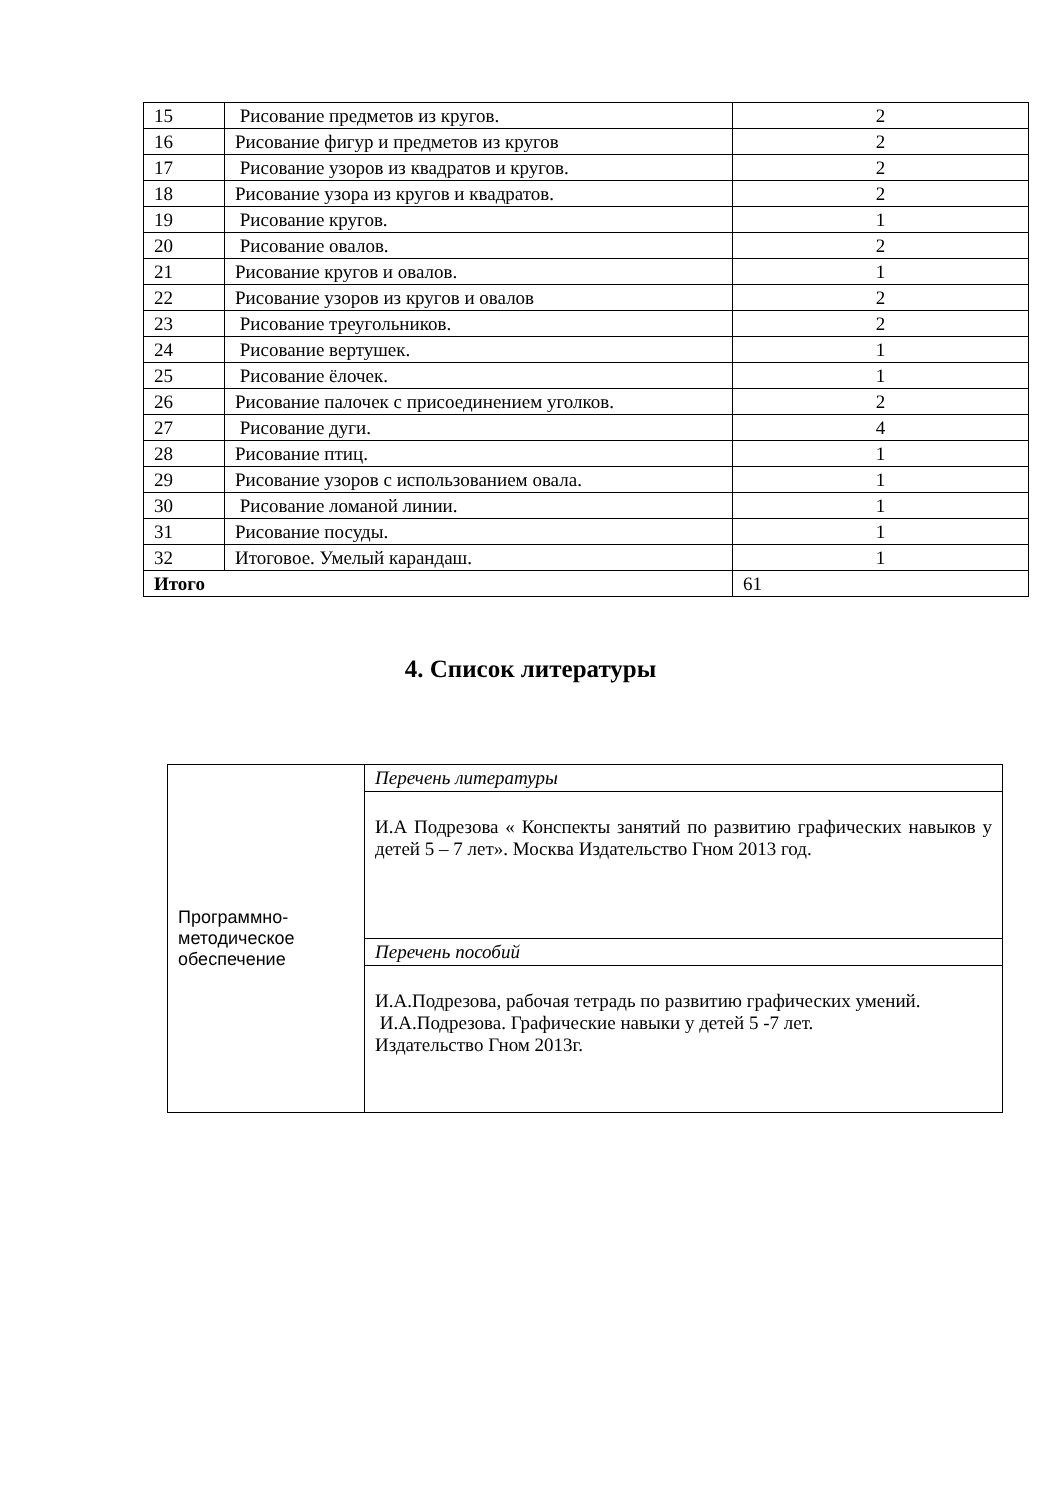| 15 | Рисование предметов из кругов. | 2 |
| 16 | Рисование фигур и предметов из кругов | 2 |
| 17 | Рисование узоров из квадратов и кругов. | 2 |
| 18 | Рисование узора из кругов и квадратов. | 2 |
| 19 | Рисование кругов. | 1 |
| 20 | Рисование овалов. | 2 |
| 21 | Рисование кругов и овалов. | 1 |
| 22 | Рисование узоров из кругов и овалов | 2 |
| 23 | Рисование треугольников. | 2 |
| 24 | Рисование вертушек. | 1 |
| 25 | Рисование ёлочек. | 1 |
| 26 | Рисование палочек с присоединением уголков. | 2 |
| 27 | Рисование дуги. | 4 |
| 28 | Рисование птиц. | 1 |
| 29 | Рисование узоров с использованием овала. | 1 |
| 30 | Рисование ломаной линии. | 1 |
| 31 | Рисование посуды. | 1 |
| 32 | Итоговое. Умелый карандаш. | 1 |
| Итого | | 61 |
4. Список литературы
| Программно- методическое обеспечение | Перечень литературы |
| | И.А Подрезова « Конспекты занятий по развитию графических навыков у детей 5 – 7 лет». Москва Издательство Гном 2013 год. |
| | Перечень пособий |
| | И.А.Подрезова, рабочая тетрадь по развитию графических умений. И.А.Подрезова. Графические навыки у детей 5 -7 лет. Издательство Гном 2013г. |